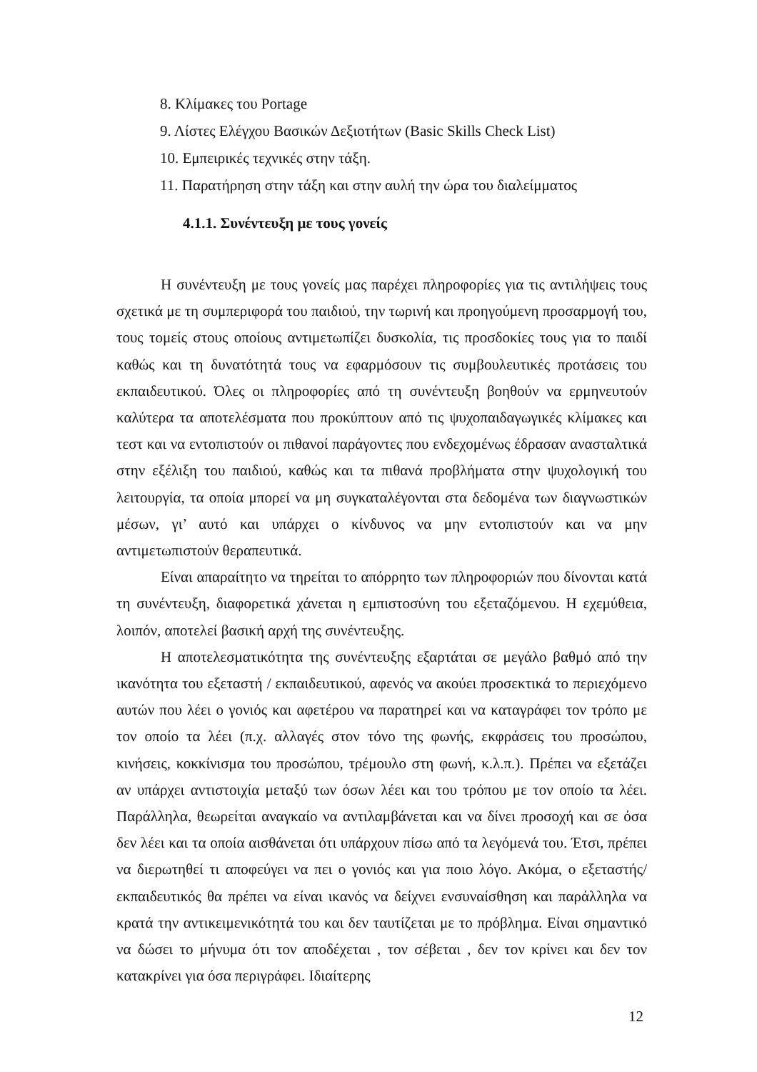8. Κλίμακες του Portage
9. Λίστες Ελέγχου Βασικών Δεξιοτήτων (Basic Skills Check List)
10. Εμπειρικές τεχνικές στην τάξη.
11. Παρατήρηση στην τάξη και στην αυλή την ώρα του διαλείμματος
4.1.1. Συνέντευξη με τους γονείς
Η συνέντευξη με τους γονείς μας παρέχει πληροφορίες για τις αντιλήψεις τους σχετικά με τη συμπεριφορά του παιδιού, την τωρινή και προηγούμενη προσαρμογή του, τους τομείς στους οποίους αντιμετωπίζει δυσκολία, τις προσδοκίες τους για το παιδί καθώς και τη δυνατότητά τους να εφαρμόσουν τις συμβουλευτικές προτάσεις του εκπαιδευτικού. Όλες οι πληροφορίες από τη συνέντευξη βοηθούν να ερμηνευτούν καλύτερα τα αποτελέσματα που προκύπτουν από τις ψυχοπαιδαγωγικές κλίμακες και τεστ και να εντοπιστούν οι πιθανοί παράγοντες που ενδεχομένως έδρασαν ανασταλτικά στην εξέλιξη του παιδιού, καθώς και τα πιθανά προβλήματα στην ψυχολογική του λειτουργία, τα οποία μπορεί να μη συγκαταλέγονται στα δεδομένα των διαγνωστικών μέσων, γι’ αυτό και υπάρχει ο κίνδυνος να μην εντοπιστούν και να μην αντιμετωπιστούν θεραπευτικά.
Είναι απαραίτητο να τηρείται το απόρρητο των πληροφοριών που δίνονται κατά τη συνέντευξη, διαφορετικά χάνεται η εμπιστοσύνη του εξεταζόμενου. Η εχεμύθεια, λοιπόν, αποτελεί βασική αρχή της συνέντευξης.
Η αποτελεσματικότητα της συνέντευξης εξαρτάται σε μεγάλο βαθμό από την ικανότητα του εξεταστή / εκπαιδευτικού, αφενός να ακούει προσεκτικά το περιεχόμενο αυτών που λέει ο γονιός και αφετέρου να παρατηρεί και να καταγράφει τον τρόπο με τον οποίο τα λέει (π.χ. αλλαγές στον τόνο της φωνής, εκφράσεις του προσώπου, κινήσεις, κοκκίνισμα του προσώπου, τρέμουλο στη φωνή, κ.λ.π.). Πρέπει να εξετάζει αν υπάρχει αντιστοιχία μεταξύ των όσων λέει και του τρόπου με τον οποίο τα λέει. Παράλληλα, θεωρείται αναγκαίο να αντιλαμβάνεται και να δίνει προσοχή και σε όσα δεν λέει και τα οποία αισθάνεται ότι υπάρχουν πίσω από τα λεγόμενά του. Έτσι, πρέπει να διερωτηθεί τι αποφεύγει να πει ο γονιός και για ποιο λόγο. Ακόμα, ο εξεταστής/εκπαιδευτικός θα πρέπει να είναι ικανός να δείχνει ενσυναίσθηση και παράλληλα να κρατά την αντικειμενικότητά του και δεν ταυτίζεται με το πρόβλημα. Είναι σημαντικό να δώσει το μήνυμα ότι τον αποδέχεται , τον σέβεται , δεν τον κρίνει και δεν τον κατακρίνει για όσα περιγράφει. Ιδιαίτερης
12